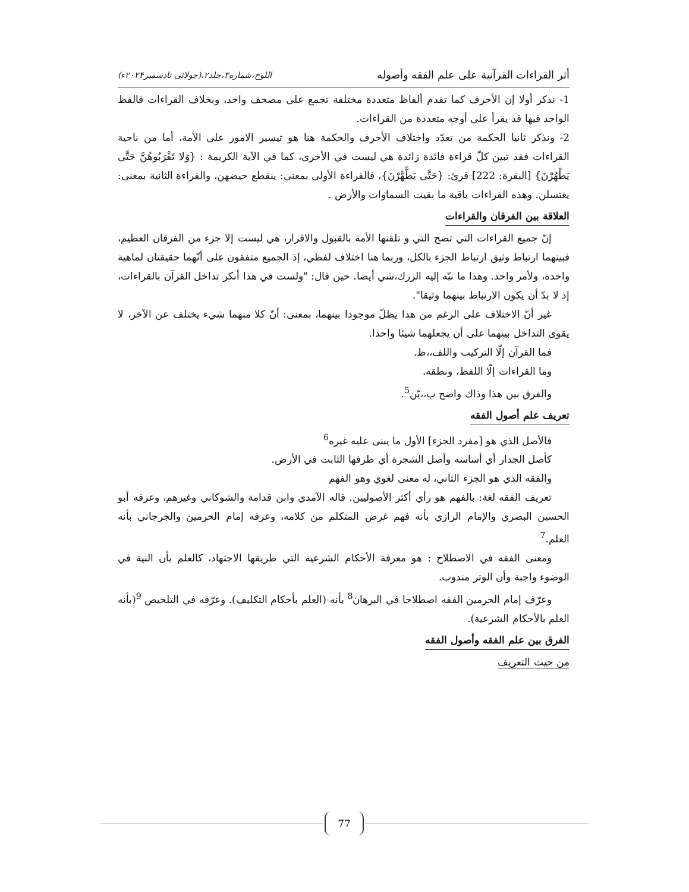أثر القراءات القرآنية على علم الفقه وأصوله اللوح،شماره۳،جلد۲،(جولائی تادسمبر۲۰۲۴ء)
1- نذكر أولا إن الأحرف كما تقدم ألفاظ متعددة مختلفة تجمع على مصحف واحد، وبخلاف القراءات فالفظ الواحد فيها قد يقرأ على أوجه متعددة من القراءات.
2- ونذكر ثانيا الحكمة من تعدّد واختلاف الأحرف والحكمة هنا هو تيسير الامور على الأمة، أما من ناحية القراءات فقد تبين كلّ قراءة فائدة زائدة هي ليست في الأخرى، كما في الآية الكريمة : {وَلا تَقْرَبُوهُنَّ حَتَّى يَطْهُرْنَ} [البقرة: 222] قرئ: {حَتَّى يَطَّهَّرْنَ}، فالقراءة الأولى بمعنى: ينقطع حيضهن، والقراءة الثانية بمعنى: يغتسلن. وهذه القراءات باقية ما بقيت السماوات والأرض .
العلاقة بين الفرقان والقراءات
إنّ جميع القراءات التي تصح التي و تلقتها الأمة بالقبول والاقرار، هي ليست إلا جزء من الفرقان العظيم، فبينهما ارتباط وثيق ارتباط الجزء بالكل، وربما هنا اختلاف لفظي، إذ الجميع متفقون على أنّهما حقيقتان لماهية واحدة، ولأمر واحد. وهذا ما نبّه إليه الزرك،شي أيضا. حين قال: "ولست في هذا أنكر تداخل القرآن بالقراءات، إذ لا بدّ أن يكون الارتباط بينهما وثيقا".
غير أنّ الاختلاف على الرغم من هذا يظلّ موجودا بينهما، بمعنى: أنّ كلا منهما شيء يختلف عن الآخر، لا يقوى التداخل بينهما على أن يجعلهما شيئا واحدا.
فما القرآن إلّا التركيب واللف،،ظ.
وما القراءات إلّا اللفظ، ونطقه.
والفرق بين هذا وذاك واضح ب،،يّن<sup>5</sup>.
تعريف علم أصول الفقه
فالأصل الذي هو [مفرد الجزء] الأول ما يبنى عليه غيره<sup>6</sup>
كأصل الجدار أي أساسه وأصل الشجرة أي طرفها الثابت في الأرض.
والفقه الذي هو الجزء الثاني، له معنى لغوي وهو الفهم
تعريف الفقه لغة: بالفهم هو رأي أكثر الأصوليين. قاله الآمدي وابن قدامة والشوكاني وغيرهم، وعرفه أبو الحسين البصري والإمام الرازي بأنه فهم غرض المتكلم من كلامه، وعرفه إمام الحرمين والجرجاني بأنه العلم.<sup>7</sup>
ومعنى الفقه في الاصطلاح : هو معرفة الأحكام الشرعية التي طريقها الاجتهاد، كالعلم بأن النية في الوضوء واجبة وأن الوتر مندوب.
وعرّف إمام الحرمين الفقه اصطلاحا في البرهان<sup>8</sup> بأنه (العلم بأحكام التكليف). وعرّفه في التلخيص <sup>9</sup>(بأنه العلم بالأحكام الشرعية).
الفرق بين علم الفقه وأصول الفقه
من حيث التعريف
77